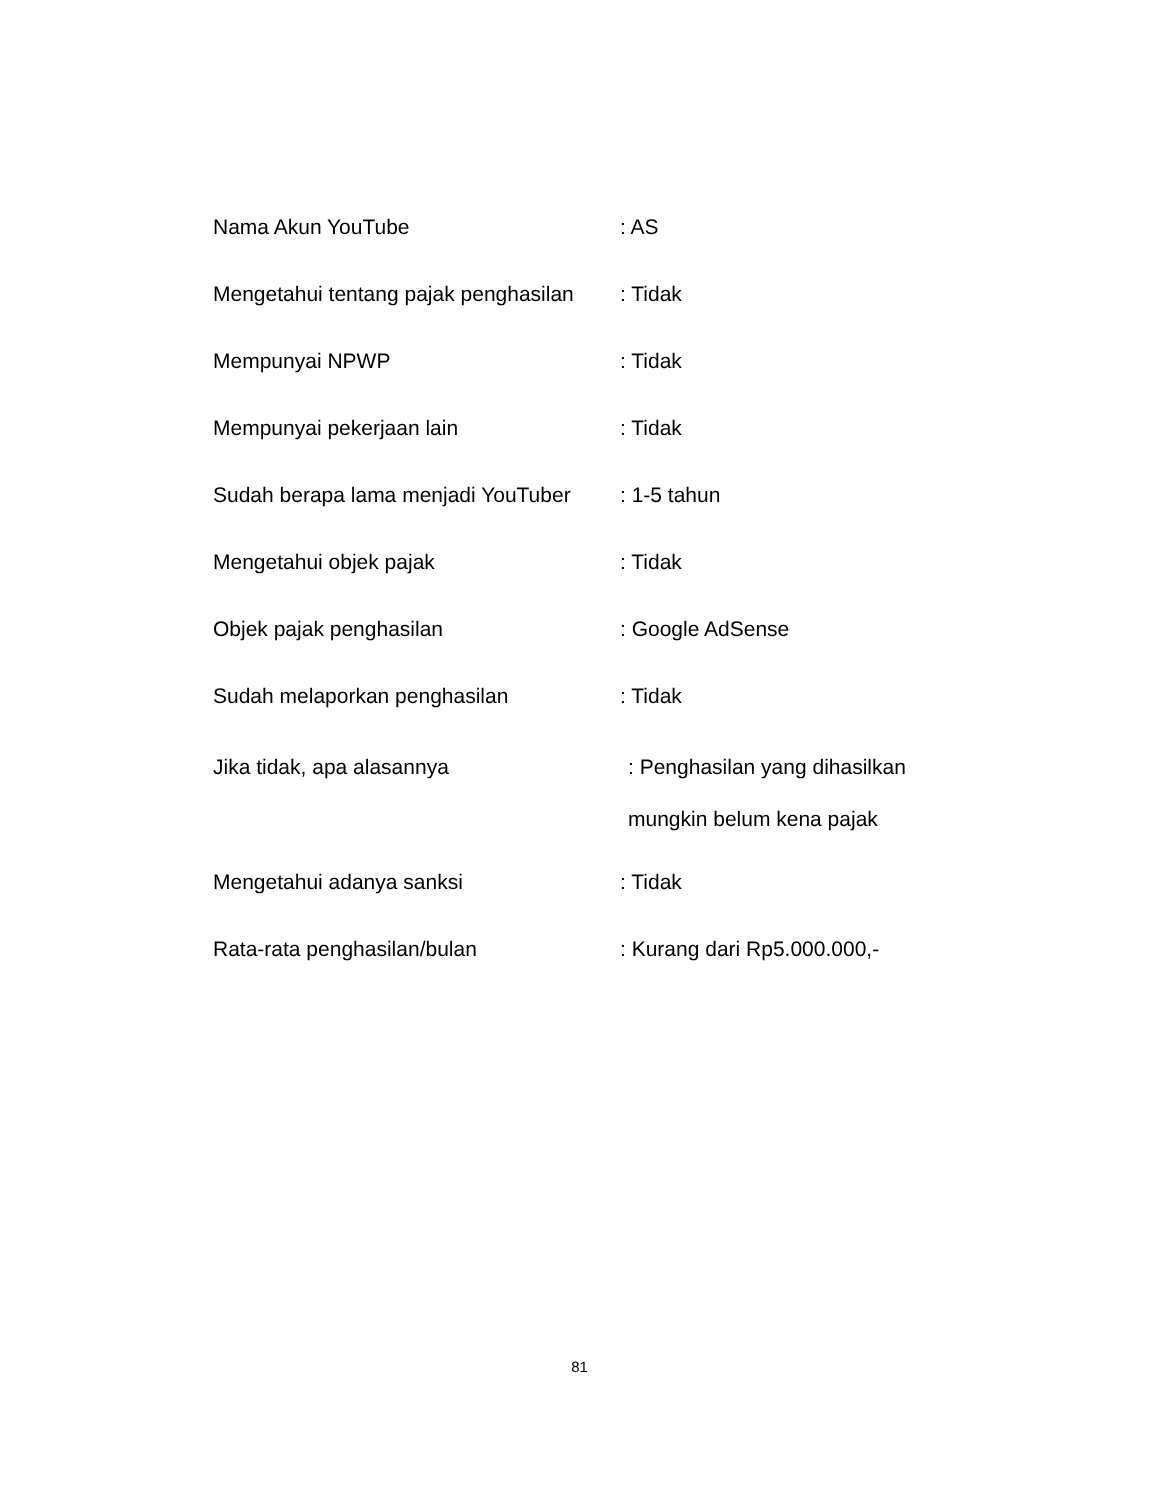Nama Akun YouTube : AS
Mengetahui tentang pajak penghasilan
: Tidak
Mempunyai NPWP : Tidak
Mempunyai pekerjaan lain : Tidak
Sudah berapa lama menjadi YouTuber
: 1-5 tahun
Mengetahui objek pajak : Tidak
Objek pajak penghasilan : Google AdSense
Sudah melaporkan penghasilan : Tidak
Jika tidak, apa alasannya : Penghasilan yang dihasilkan
mungkin belum kena pajak
Mengetahui adanya sanksi : Tidak
Rata-rata penghasilan/bulan : Kurang dari Rp5.000.000,-
81